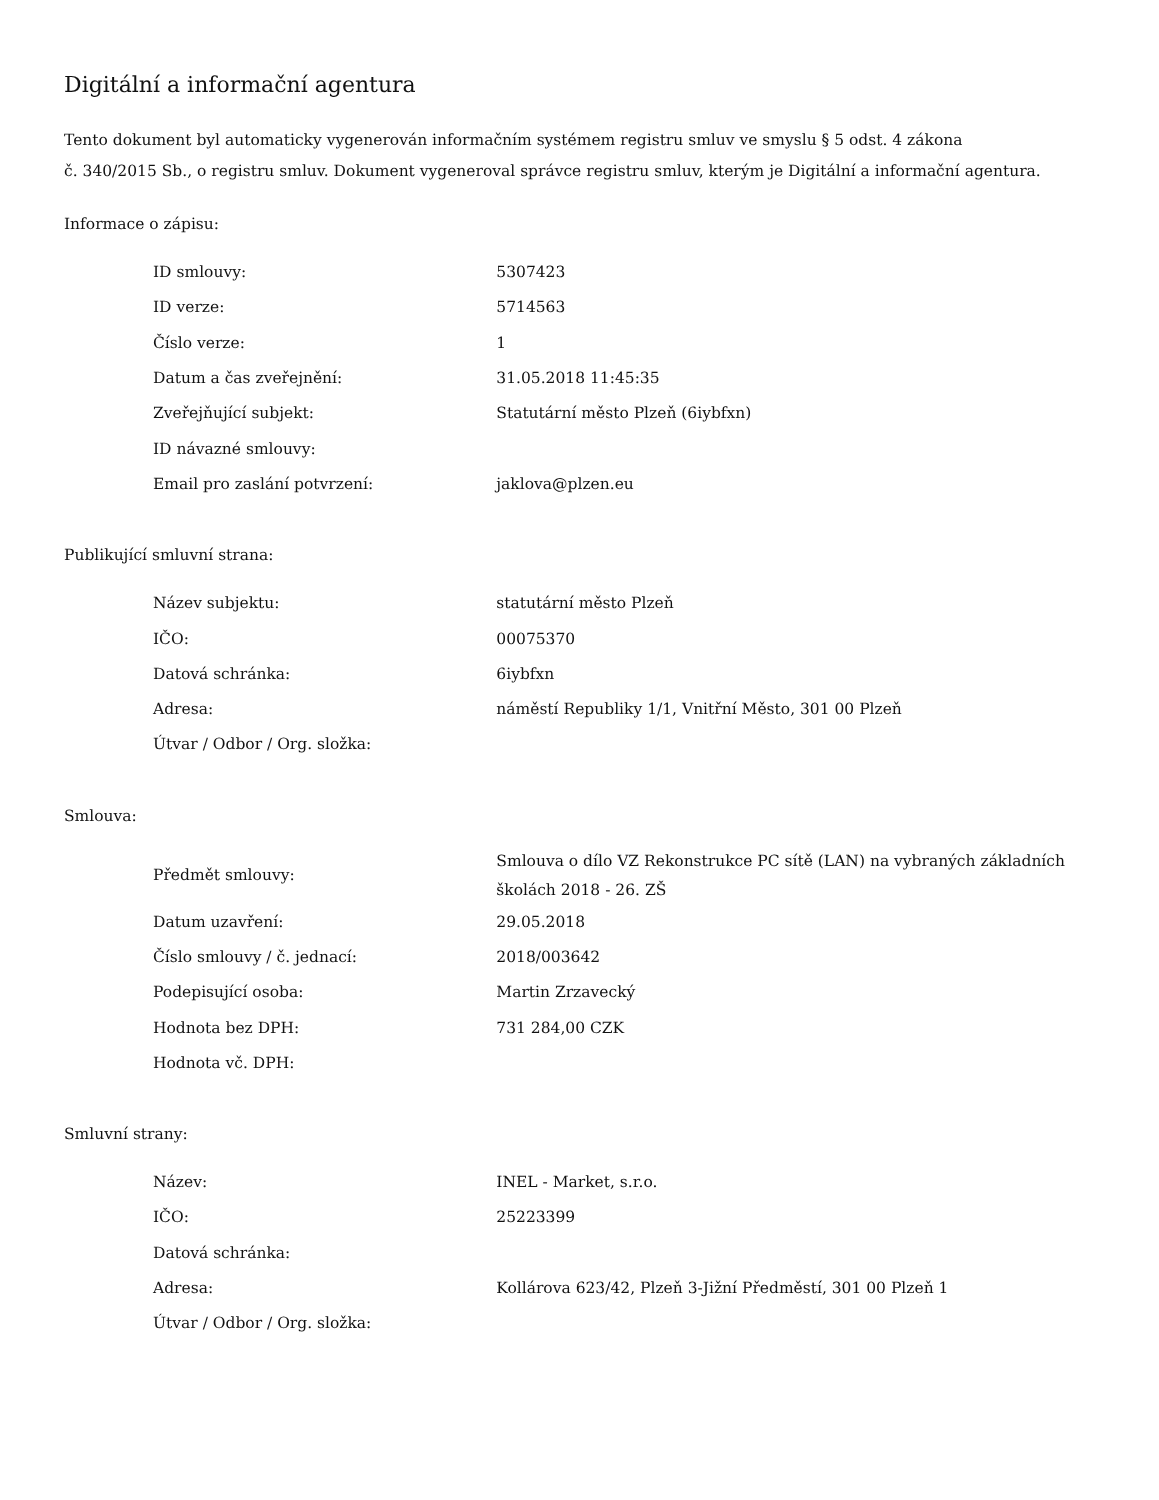Digitální a informační agentura
Tento dokument byl automaticky vygenerován informačním systémem registru smluv ve smyslu § 5 odst. 4 zákona
č. 340/2015 Sb., o registru smluv. Dokument vygeneroval správce registru smluv, kterým je Digitální a informační agentura.
Informace o zápisu:
| ID smlouvy: | 5307423 |
| ID verze: | 5714563 |
| Číslo verze: | 1 |
| Datum a čas zveřejnění: | 31.05.2018 11:45:35 |
| Zveřejňující subjekt: | Statutární město Plzeň (6iybfxn) |
| ID návazné smlouvy: | |
| Email pro zaslání potvrzení: | jaklova@plzen.eu |
Publikující smluvní strana:
| Název subjektu: | statutární město Plzeň |
| IČO: | 00075370 |
| Datová schránka: | 6iybfxn |
| Adresa: | náměstí Republiky 1/1, Vnitřní Město, 301 00 Plzeň |
| Útvar / Odbor / Org. složka: | |
Smlouva:
| Předmět smlouvy: | Smlouva o dílo VZ Rekonstrukce PC sítě (LAN) na vybraných základních školách 2018 - 26. ZŠ |
| Datum uzavření: | 29.05.2018 |
| Číslo smlouvy / č. jednací: | 2018/003642 |
| Podepisující osoba: | Martin Zrzavecký |
| Hodnota bez DPH: | 731 284,00 CZK |
| Hodnota vč. DPH: | |
Smluvní strany:
| Název: | INEL - Market, s.r.o. |
| IČO: | 25223399 |
| Datová schránka: | |
| Adresa: | Kollárova 623/42, Plzeň 3-Jižní Předměstí, 301 00 Plzeň 1 |
| Útvar / Odbor / Org. složka: | |